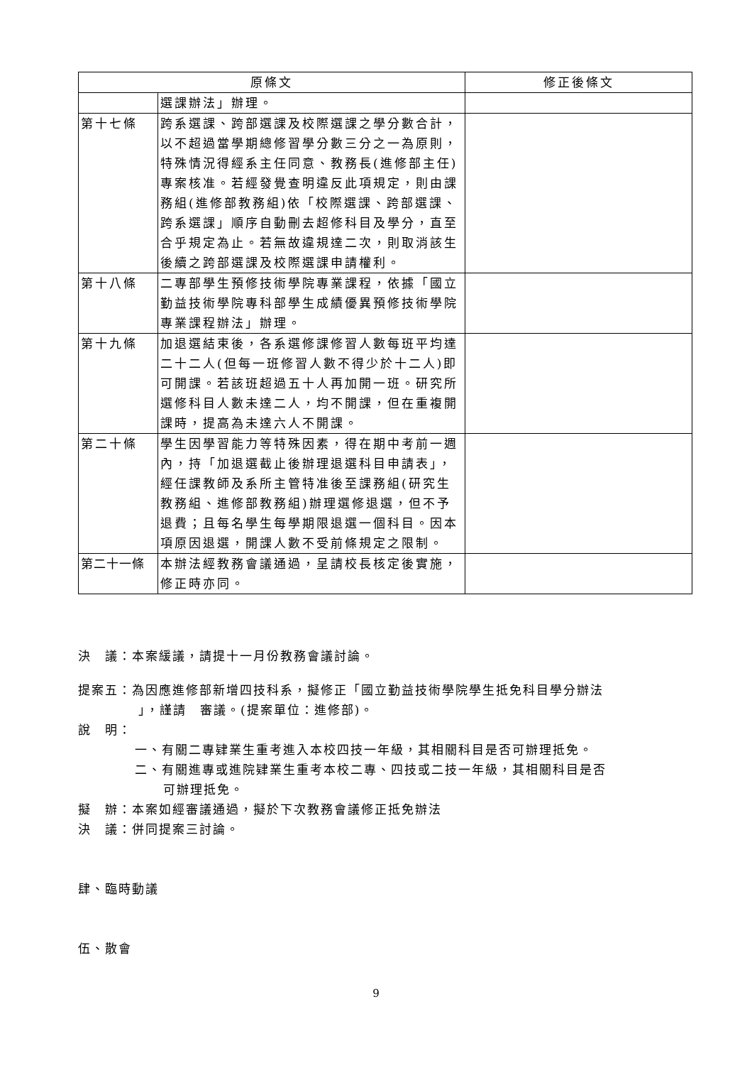| 原條文 | | 修正後條文 |
| --- | --- | --- |
| | 選課辦法」辦理。 | |
| 第十七條 | 跨系選課、跨部選課及校際選課之學分數合計，以不超過當學期總修習學分數三分之一為原則，特殊情況得經系主任同意、教務長(進修部主任)專案核准。若經發覺查明違反此項規定，則由課務組(進修部教務組)依「校際選課、跨部選課、跨系選課」順序自動刪去超修科目及學分，直至合乎規定為止。若無故違規達二次，則取消該生後續之跨部選課及校際選課申請權利。 | |
| 第十八條 | 二專部學生預修技術學院專業課程，依據「國立勤益技術學院專科部學生成績優異預修技術學院專業課程辦法」辦理。 | |
| 第十九條 | 加退選結束後，各系選修課修習人數每班平均達二十二人(但每一班修習人數不得少於十二人)即可開課。若該班超過五十人再加開一班。研究所選修科目人數未達二人，均不開課，但在重複開課時，提高為未達六人不開課。 | |
| 第二十條 | 學生因學習能力等特殊因素，得在期中考前一週內，持「加退選截止後辦理退選科目申請表」，經任課教師及系所主管特准後至課務組(研究生教務組、進修部教務組)辦理選修退選，但不予退費；且每名學生每學期限退選一個科目。因本項原因退選，開課人數不受前條規定之限制。 | |
| 第二十一條 | 本辦法經教務會議通過，呈請校長核定後實施，修正時亦同。 | |
決　議：本案緩議，請提十一月份教務會議討論。
提案五：為因應進修部新增四技科系，擬修正「國立勤益技術學院學生抵免科目學分辦法
」，謹請　審議。(提案單位：進修部)。
說　明：
一、有關二專肄業生重考進入本校四技一年級，其相關科目是否可辦理抵免。
二、有關進專或進院肄業生重考本校二專、四技或二技一年級，其相關科目是否
可辦理抵免。
擬　辦：本案如經審議通過，擬於下次教務會議修正抵免辦法
決　議：併同提案三討論。
肆、臨時動議
伍、散會
9